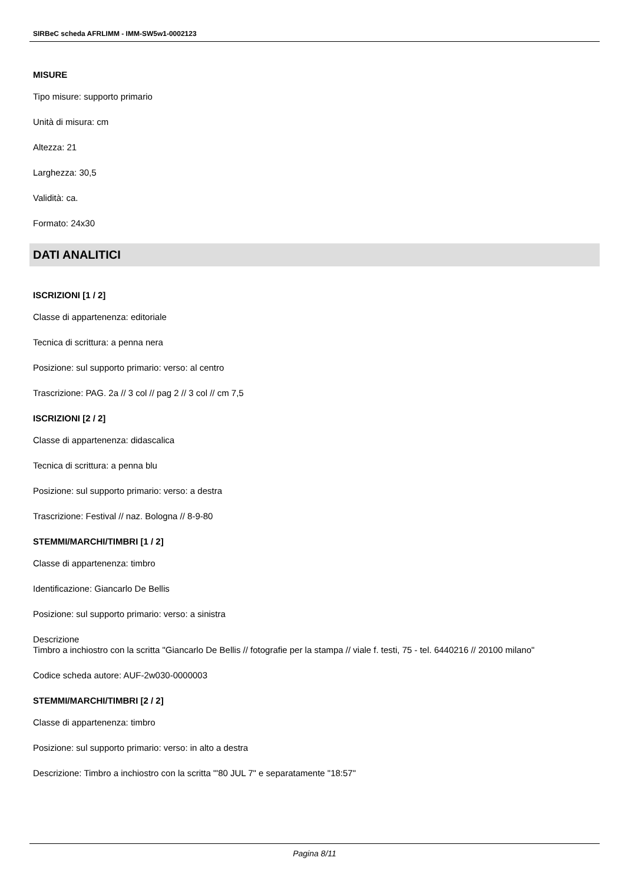SIRBeC scheda AFRLIMM - IMM-SW5w1-0002123
MISURE
Tipo misure: supporto primario
Unità di misura: cm
Altezza: 21
Larghezza: 30,5
Validità: ca.
Formato: 24x30
DATI ANALITICI
ISCRIZIONI [1 / 2]
Classe di appartenenza: editoriale
Tecnica di scrittura: a penna nera
Posizione: sul supporto primario: verso: al centro
Trascrizione: PAG. 2a // 3 col // pag 2 // 3 col // cm 7,5
ISCRIZIONI [2 / 2]
Classe di appartenenza: didascalica
Tecnica di scrittura: a penna blu
Posizione: sul supporto primario: verso: a destra
Trascrizione: Festival // naz. Bologna // 8-9-80
STEMMI/MARCHI/TIMBRI [1 / 2]
Classe di appartenenza: timbro
Identificazione: Giancarlo De Bellis
Posizione: sul supporto primario: verso: a sinistra
Descrizione
Timbro a inchiostro con la scritta "Giancarlo De Bellis // fotografie per la stampa // viale f. testi, 75 - tel. 6440216 // 20100 milano"
Codice scheda autore: AUF-2w030-0000003
STEMMI/MARCHI/TIMBRI [2 / 2]
Classe di appartenenza: timbro
Posizione: sul supporto primario: verso: in alto a destra
Descrizione: Timbro a inchiostro con la scritta "'80 JUL 7" e separatamente "18:57"
Pagina 8/11